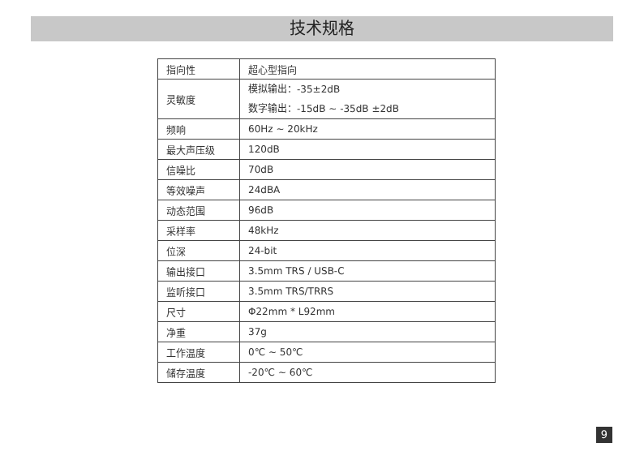技术规格
| 指向性 | 超心型指向 |
| 灵敏度 | 模拟输出：-35±2dB 数字输出：-15dB ~ -35dB ±2dB |
| 频响 | 60Hz ~ 20kHz |
| 最大声压级 | 120dB |
| 信噪比 | 70dB |
| 等效噪声 | 24dBA |
| 动态范围 | 96dB |
| 采样率 | 48kHz |
| 位深 | 24-bit |
| 输出接口 | 3.5mm TRS / USB-C |
| 监听接口 | 3.5mm TRS/TRRS |
| 尺寸 | Φ22mm * L92mm |
| 净重 | 37g |
| 工作温度 | 0℃ ~ 50℃ |
| 储存温度 | -20℃ ~ 60℃ |
9